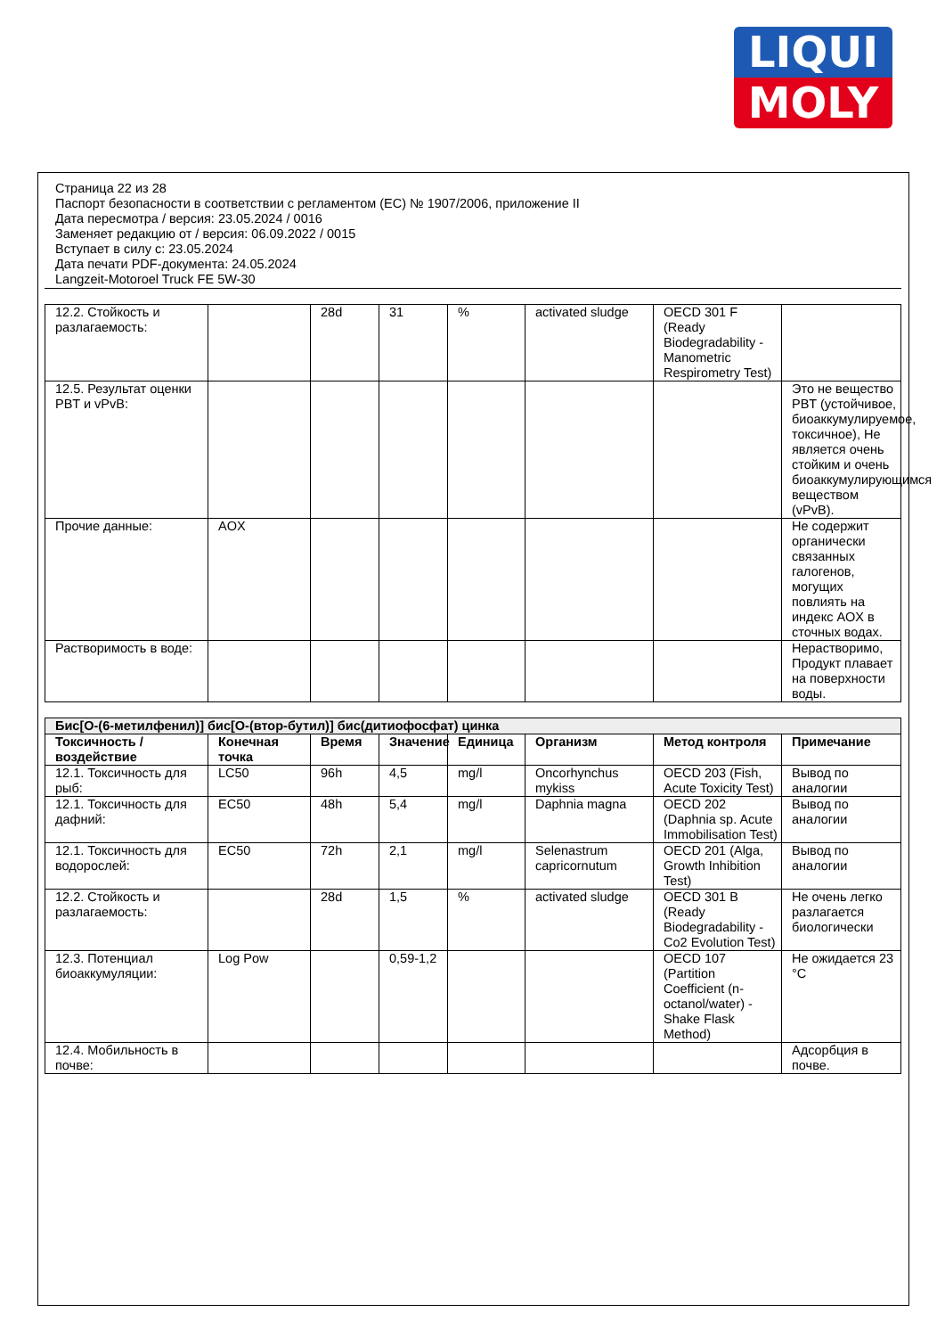LIQUI
MOLY
Страница 22 из 28
Паспорт безопасности в соответствии с регламентом (ЕС) № 1907/2006, приложение II
Дата пересмотра / версия: 23.05.2024 / 0016
Заменяет редакцию от / версия: 06.09.2022 / 0015
Вступает в силу с: 23.05.2024
Дата печати PDF-документа: 24.05.2024
Langzeit-Motoroel Truck FE 5W-30
| 12.2. Стойкость и разлагаемость: | | 28d | 31 | % | activated sludge | OECD 301 F (Ready Biodegradability - Manometric Respirometry Test) | |
| 12.5. Результат оценки PBT и vPvB: | | | | | | | Это не вещество PBT (устойчивое, биоаккумулируемое, токсичное), Не является очень стойким и очень биоаккумулирующимся веществом (vPvB). |
| Прочие данные: | AOX | | | | | | Не содержит органически связанных галогенов, могущих повлиять на индекс AOX в сточных водах. |
| Растворимость в воде: | | | | | | | Нерастворимо, Продукт плавает на поверхности воды. |
| Бис[O-(6-метилфенил)] бис[O-(втор-бутил)] бис(дитиофосфат) цинка | | | | | | | |
| Токсичность / воздействие | Конечная точка | Время | Значение | Единица | Организм | Метод контроля | Примечание |
| 12.1. Токсичность для рыб: | LC50 | 96h | 4,5 | mg/l | Oncorhynchus mykiss | OECD 203 (Fish, Acute Toxicity Test) | Вывод по аналогии |
| 12.1. Токсичность для дафний: | EC50 | 48h | 5,4 | mg/l | Daphnia magna | OECD 202 (Daphnia sp. Acute Immobilisation Test) | Вывод по аналогии |
| 12.1. Токсичность для водорослей: | EC50 | 72h | 2,1 | mg/l | Selenastrum capricornutum | OECD 201 (Alga, Growth Inhibition Test) | Вывод по аналогии |
| 12.2. Стойкость и разлагаемость: | | 28d | 1,5 | % | activated sludge | OECD 301 B (Ready Biodegradability - Co2 Evolution Test) | Не очень легко разлагается биологически |
| 12.3. Потенциал биоаккумуляции: | Log Pow | | 0,59-1,2 | | | OECD 107 (Partition Coefficient (n-octanol/water) - Shake Flask Method) | Не ожидается 23 °C |
| 12.4. Мобильность в почве: | | | | | | | Адсорбция в почве. |